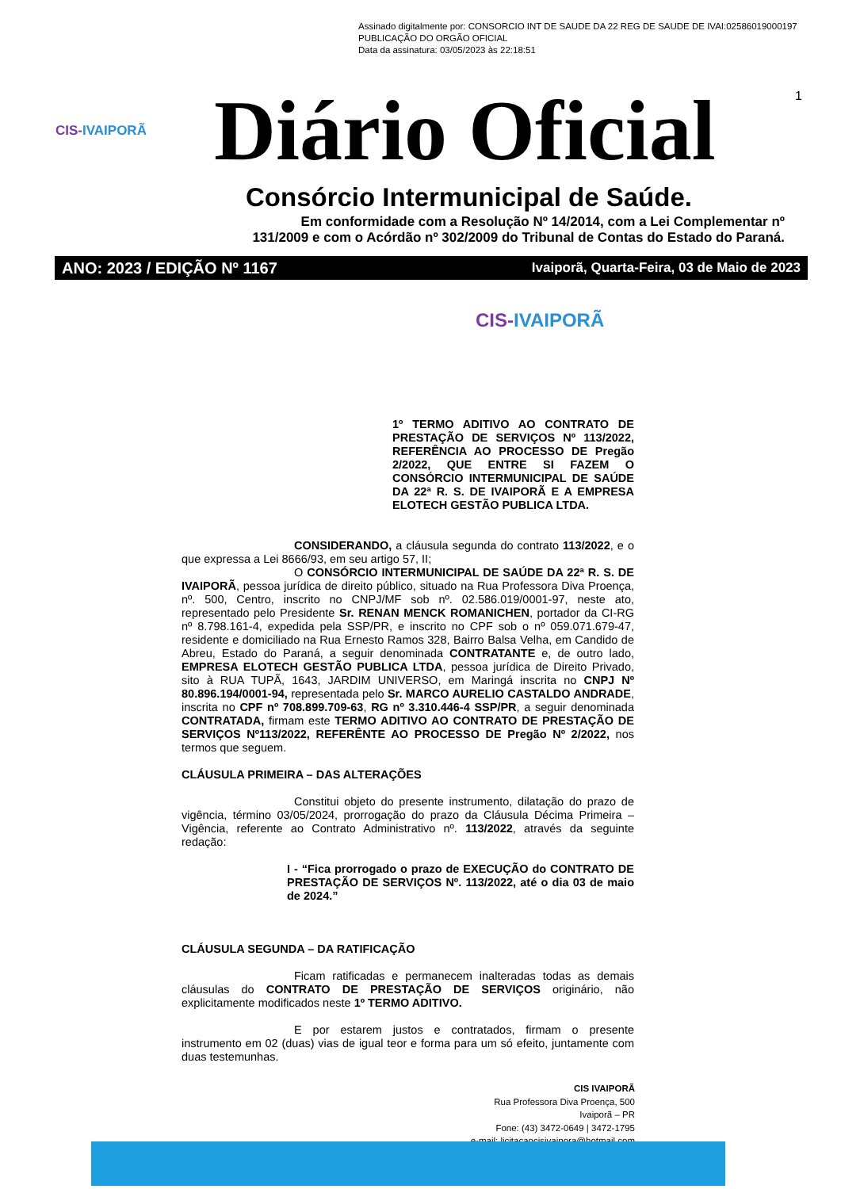Assinado digitalmente por: CONSORCIO INT DE SAUDE DA 22 REG DE SAUDE DE IVAI:02586019000197
PUBLICAÇÃO DO ORGÃO OFICIAL
Data da assinatura: 03/05/2023 às 22:18:51
1
CIS-IVAIPORÃ
Diário Oficial
Consórcio Intermunicipal de Saúde.
Em conformidade com a Resolução Nº 14/2014, com a Lei Complementar nº
131/2009 e com o Acórdão nº 302/2009 do Tribunal de Contas do Estado do Paraná.
ANO: 2023 / EDIÇÃO Nº 1167 Ivaiporã, Quarta-Feira, 03 de Maio de 2023
CIS-IVAIPORÃ
1º TERMO ADITIVO AO CONTRATO DE PRESTAÇÃO DE SERVIÇOS Nº 113/2022, REFERÊNCIA AO PROCESSO DE Pregão 2/2022, QUE ENTRE SI FAZEM O CONSÓRCIO INTERMUNICIPAL DE SAÚDE DA 22ª R. S. DE IVAIPORÃ E A EMPRESA ELOTECH GESTÃO PUBLICA LTDA.
CONSIDERANDO, a cláusula segunda do contrato 113/2022, e o que expressa a Lei 8666/93, em seu artigo 57, II;
O CONSÓRCIO INTERMUNICIPAL DE SAÚDE DA 22ª R. S. DE IVAIPORÃ, pessoa jurídica de direito público, situado na Rua Professora Diva Proença, nº. 500, Centro, inscrito no CNPJ/MF sob nº. 02.586.019/0001-97, neste ato, representado pelo Presidente Sr. RENAN MENCK ROMANICHEN, portador da CI-RG nº 8.798.161-4, expedida pela SSP/PR, e inscrito no CPF sob o nº 059.071.679-47, residente e domiciliado na Rua Ernesto Ramos 328, Bairro Balsa Velha, em Candido de Abreu, Estado do Paraná, a seguir denominada CONTRATANTE e, de outro lado, EMPRESA ELOTECH GESTÃO PUBLICA LTDA, pessoa jurídica de Direito Privado, sito à RUA TUPÃ, 1643, JARDIM UNIVERSO, em Maringá inscrita no CNPJ Nº 80.896.194/0001-94, representada pelo Sr. MARCO AURELIO CASTALDO ANDRADE, inscrita no CPF nº 708.899.709-63, RG nº 3.310.446-4 SSP/PR, a seguir denominada CONTRATADA, firmam este TERMO ADITIVO AO CONTRATO DE PRESTAÇÃO DE SERVIÇOS Nº113/2022, REFERÊNTE AO PROCESSO DE Pregão Nº 2/2022, nos termos que seguem.
CLÁUSULA PRIMEIRA – DAS ALTERAÇÕES
Constitui objeto do presente instrumento, dilatação do prazo de vigência, término 03/05/2024, prorrogação do prazo da Cláusula Décima Primeira – Vigência, referente ao Contrato Administrativo nº. 113/2022, através da seguinte redação:
I - “Fica prorrogado o prazo de EXECUÇÃO do CONTRATO DE PRESTAÇÃO DE SERVIÇOS Nº. 113/2022, até o dia 03 de maio de 2024.”
CLÁUSULA SEGUNDA – DA RATIFICAÇÃO
Ficam ratificadas e permanecem inalteradas todas as demais cláusulas do CONTRATO DE PRESTAÇÃO DE SERVIÇOS originário, não explicitamente modificados neste 1º TERMO ADITIVO.
E por estarem justos e contratados, firmam o presente instrumento em 02 (duas) vias de igual teor e forma para um só efeito, juntamente com duas testemunhas.
CIS IVAIPORÃ
Rua Professora Diva Proença, 500
Ivaiporã – PR
Fone: (43) 3472-0649 | 3472-1795
e-mail: licitacaocisivaipora@hotmail.com